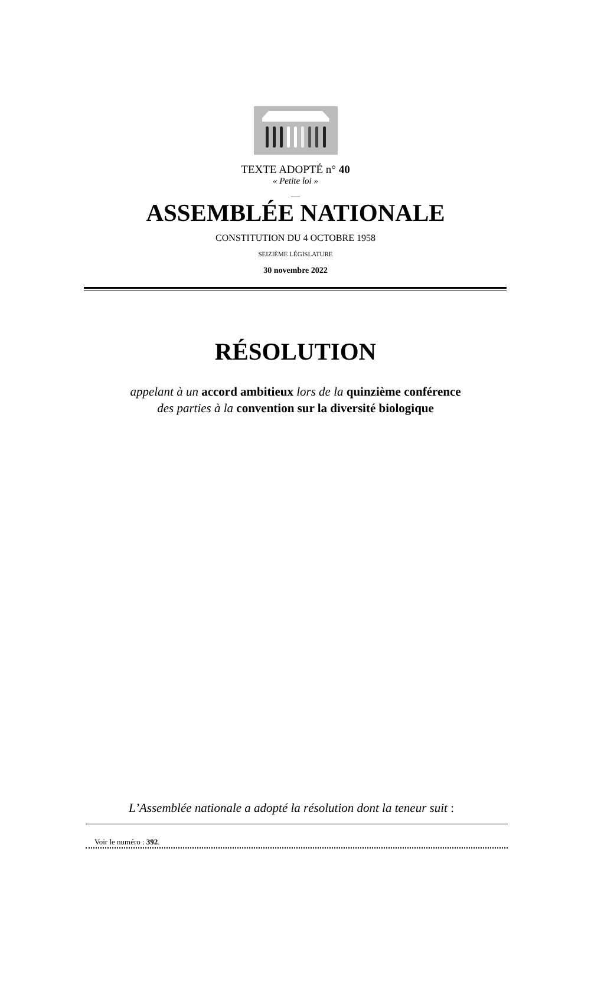TEXTE ADOPTÉ n° 40
« Petite loi »
__
ASSEMBLÉE NATIONALE
CONSTITUTION DU 4 OCTOBRE 1958
SEIZIÈME LÉGISLATURE
30 novembre 2022
RÉSOLUTION
appelant à un accord ambitieux lors de la quinzième conférence
des parties à la convention sur la diversité biologique
L’Assemblée nationale a adopté la résolution dont la teneur suit :
Voir le numéro : 392.